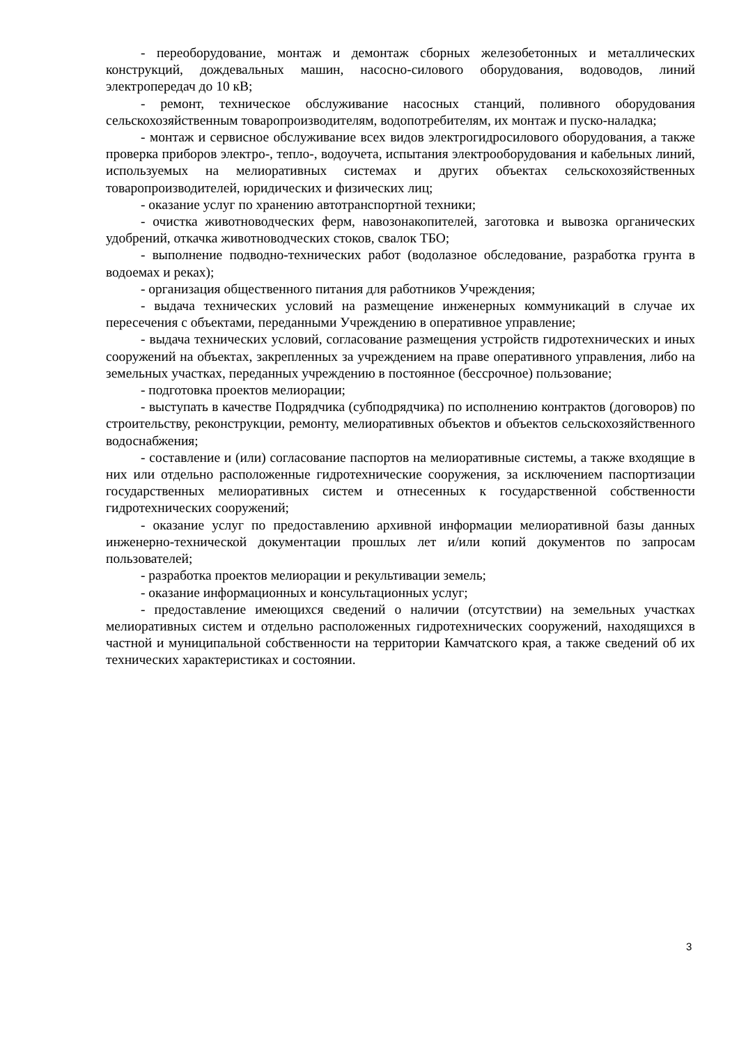- переоборудование, монтаж и демонтаж сборных железобетонных и металлических конструкций, дождевальных машин, насосно-силового оборудования, водоводов, линий электропередач до 10 кВ;
- ремонт, техническое обслуживание насосных станций, поливного оборудования сельскохозяйственным товаропроизводителям, водопотребителям, их монтаж и пуско-наладка;
- монтаж и сервисное обслуживание всех видов электрогидросилового оборудования, а также проверка приборов электро-, тепло-, водоучета, испытания электрооборудования и кабельных линий, используемых на мелиоративных системах и других объектах сельскохозяйственных товаропроизводителей, юридических и физических лиц;
- оказание услуг по хранению автотранспортной техники;
- очистка животноводческих ферм, навозонакопителей, заготовка и вывозка органических удобрений, откачка животноводческих стоков, свалок ТБО;
- выполнение подводно-технических работ (водолазное обследование, разработка грунта в водоемах и реках);
- организация общественного питания для работников Учреждения;
- выдача технических условий на размещение инженерных коммуникаций в случае их пересечения с объектами, переданными Учреждению в оперативное управление;
- выдача технических условий, согласование размещения устройств гидротехнических и иных сооружений на объектах, закрепленных за учреждением на праве оперативного управления, либо на земельных участках, переданных учреждению в постоянное (бессрочное) пользование;
- подготовка проектов мелиорации;
- выступать в качестве Подрядчика (субподрядчика) по исполнению контрактов (договоров) по строительству, реконструкции, ремонту, мелиоративных объектов и объектов сельскохозяйственного водоснабжения;
- составление и (или) согласование паспортов на мелиоративные системы, а также входящие в них или отдельно расположенные гидротехнические сооружения, за исключением паспортизации государственных мелиоративных систем и отнесенных к государственной собственности гидротехнических сооружений;
- оказание услуг по предоставлению архивной информации мелиоративной базы данных инженерно-технической документации прошлых лет и/или копий документов по запросам пользователей;
- разработка проектов мелиорации и рекультивации земель;
- оказание информационных и консультационных услуг;
- предоставление имеющихся сведений о наличии (отсутствии) на земельных участках мелиоративных систем и отдельно расположенных гидротехнических сооружений, находящихся в частной и муниципальной собственности на территории Камчатского края, а также сведений об их технических характеристиках и состоянии.
3